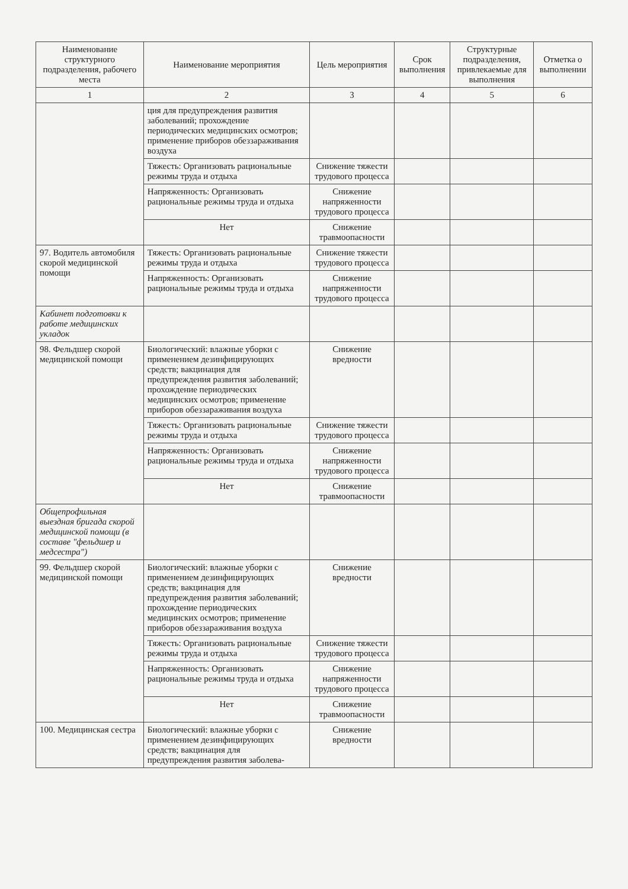| Наименование структурного подразделения, рабочего места | Наименование мероприятия | Цель мероприятия | Срок выполнения | Структурные подразделения, привлекаемые для выполнения | Отметка о выполнении |
| --- | --- | --- | --- | --- | --- |
| 1 | 2 | 3 | 4 | 5 | 6 |
| | ция для предупреждения развития заболеваний; прохождение периодических медицинских осмотров; применение приборов обеззараживания воздуха | | | | |
| | Тяжесть: Организовать рациональные режимы труда и отдыха | Снижение тяжести трудового процесса | | | |
| | Напряженность: Организовать рациональные режимы труда и отдыха | Снижение напряженности трудового процесса | | | |
| | Нет | Снижение травмоопасности | | | |
| 97. Водитель автомобиля скорой медицинской помощи | Тяжесть: Организовать рациональные режимы труда и отдыха | Снижение тяжести трудового процесса | | | |
| | Напряженность: Организовать рациональные режимы труда и отдыха | Снижение напряженности трудового процесса | | | |
| Кабинет подготовки к работе медицинских укладок | | | | | |
| 98. Фельдшер скорой медицинской помощи | Биологический: влажные уборки с применением дезинфицирующих средств; вакцинация для предупреждения развития заболеваний; прохождение периодических медицинских осмотров; применение приборов обеззараживания воздуха | Снижение вредности | | | |
| | Тяжесть: Организовать рациональные режимы труда и отдыха | Снижение тяжести трудового процесса | | | |
| | Напряженность: Организовать рациональные режимы труда и отдыха | Снижение напряженности трудового процесса | | | |
| | Нет | Снижение травмоопасности | | | |
| Общепрофильная выездная бригада скорой медицинской помощи (в составе "фельдшер и медсестра") | | | | | |
| 99. Фельдшер скорой медицинской помощи | Биологический: влажные уборки с применением дезинфицирующих средств; вакцинация для предупреждения развития заболеваний; прохождение периодических медицинских осмотров; применение приборов обеззараживания воздуха | Снижение вредности | | | |
| | Тяжесть: Организовать рациональные режимы труда и отдыха | Снижение тяжести трудового процесса | | | |
| | Напряженность: Организовать рациональные режимы труда и отдыха | Снижение напряженности трудового процесса | | | |
| | Нет | Снижение травмоопасности | | | |
| 100. Медицинская сестра | Биологический: влажные уборки с применением дезинфицирующих средств; вакцинация для предупреждения развития заболева- | Снижение вредности | | | |